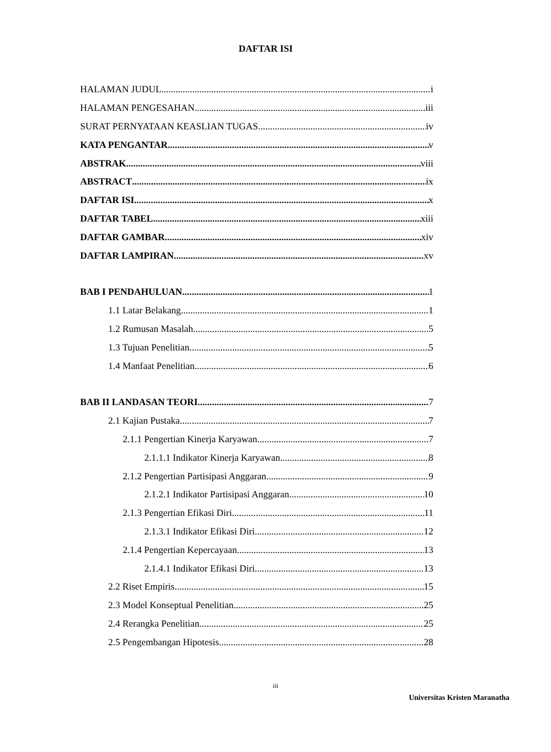DAFTAR ISI
HALAMAN JUDUL i
HALAMAN PENGESAHAN iii
SURAT PERNYATAAN KEASLIAN TUGAS iv
KATA PENGANTAR v
ABSTRAK viii
ABSTRACT ix
DAFTAR ISI x
DAFTAR TABEL xiii
DAFTAR GAMBAR xiv
DAFTAR LAMPIRAN xv
BAB I PENDAHULUAN 1
1.1 Latar Belakang 1
1.2 Rumusan Masalah 5
1.3 Tujuan Penelitian 5
1.4 Manfaat Penelitian 6
BAB II LANDASAN TEORI 7
2.1 Kajian Pustaka 7
2.1.1 Pengertian Kinerja Karyawan 7
2.1.1.1 Indikator Kinerja Karyawan 8
2.1.2 Pengertian Partisipasi Anggaran 9
2.1.2.1 Indikator Partisipasi Anggaran 10
2.1.3 Pengertian Efikasi Diri 11
2.1.3.1 Indikator Efikasi Diri 12
2.1.4 Pengertian Kepercayaan 13
2.1.4.1 Indikator Efikasi Diri 13
2.2 Riset Empiris 15
2.3 Model Konseptual Penelitian 25
2.4 Rerangka Penelitian 25
2.5 Pengembangan Hipotesis 28
iii
Universitas Kristen Maranatha